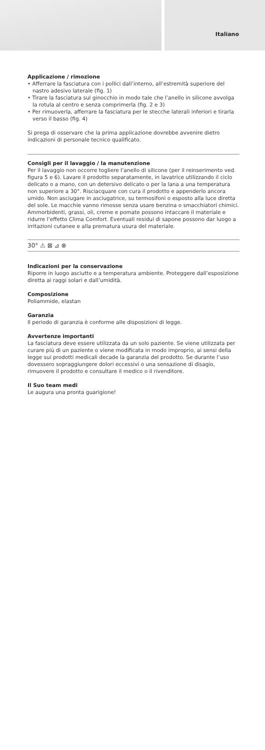Italiano
Applicazione / rimozione
• Afferrare la fasciatura con i pollici dall’interno, all’estremità superiore del nastro adesivo laterale (fig. 1)
• Tirare la fasciatura sul ginocchio in modo tale che l’anello in silicone avvolga la rotula al centro e senza comprimerla (fig. 2 e 3)
• Per rimuoverla, afferrare la fasciatura per le stecche laterali inferiori e tirarla verso il basso (fig. 4)
Si prega di osservare che la prima applicazione dovrebbe avvenire dietro indicazioni di personale tecnico qualificato.
Consigli per il lavaggio / la manutenzione
Per il lavaggio non occorre togliere l’anello di silicone (per il reinserimento ved. figura 5 e 6). Lavare il prodotto separatamente, in lavatrice utilizzando il ciclo delicato o a mano, con un detersivo delicato o per la lana a una temperatura non superiore a 30°. Risciacquare con cura il prodotto e appenderlo ancora umido. Non asciugare in asciugatrice, su termosifoni o esposto alla luce diretta del sole. Le macchie vanno rimosse senza usare benzina o smacchiatori chimici. Ammorbidenti, grassi, oli, creme e pomate possono intaccare il materiale e ridurre l’effetto Clima Comfort. Eventuali residui di sapone possono dar luogo a irritazioni cutanee e alla prematura usura del materiale.
30° ⚠ ⊠ ⊿ ⊗
Indicazioni per la conservazione
Riporre in luogo asciutto e a temperatura ambiente. Proteggere dall’esposizione diretta ai raggi solari e dall’umidità.
Composizione
Poliammide, elastan
Garanzia
Il periodo di garanzia è conforme alle disposizioni di legge.
Avvertenze importanti
La fasciatura deve essere utilizzata da un solo paziente. Se viene utilizzata per curare più di un paziente o viene modificata in modo improprio, ai sensi della legge sui prodotti medicali decade la garanzia del prodotto. Se durante l’uso dovessero sopraggiungere dolori eccessivi o una sensazione di disagio, rimuovere il prodotto e consultare il medico o il rivenditore.
Il Suo team medi
Le augura una pronta guarigione!